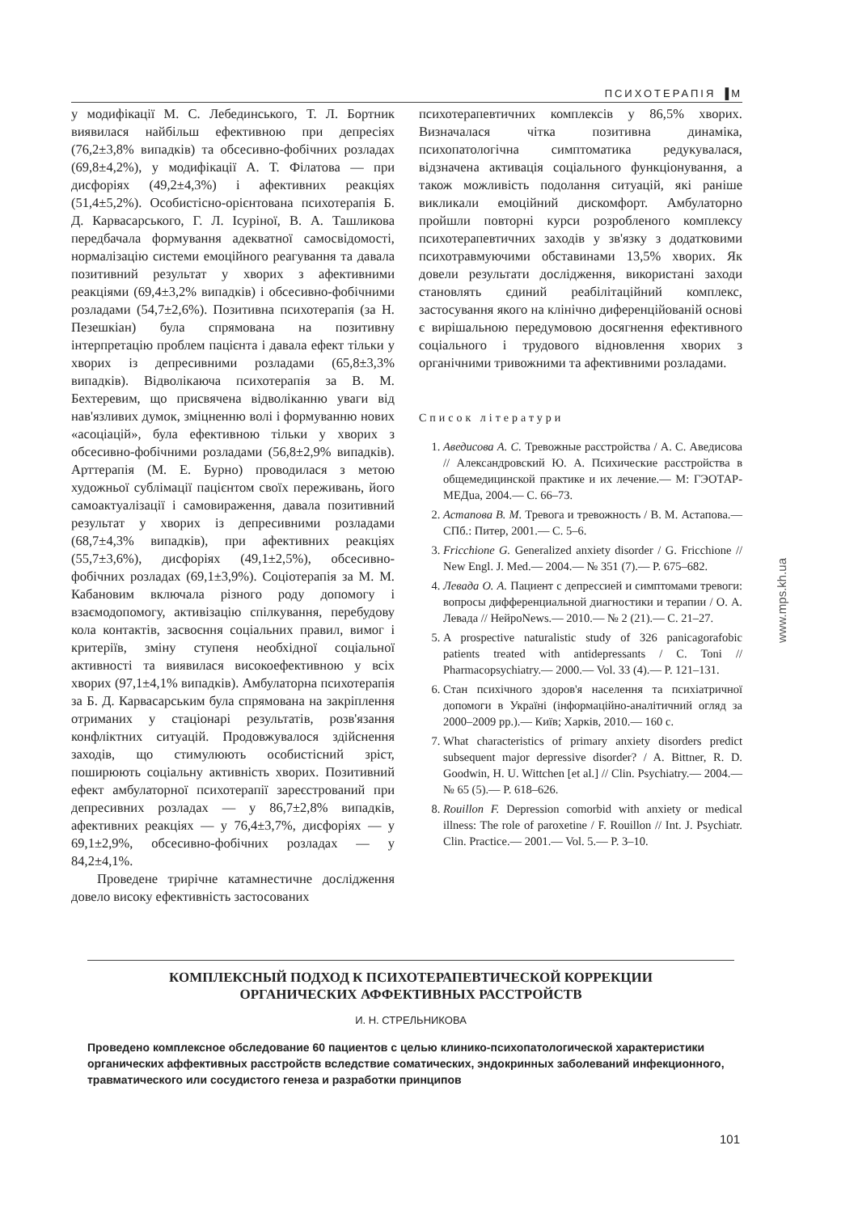ПСИХОТЕРАПІЯ ▐M
у модифікації М. С. Лебединського, Т. Л. Бортник виявилася найбільш ефективною при депресіях (76,2±3,8% випадків) та обсесивно-фобічних розладах (69,8±4,2%), у модифікації А. Т. Філатова — при дисфоріях (49,2±4,3%) і афективних реакціях (51,4±5,2%). Особистісно-орієнтована психотерапія Б. Д. Карвасарського, Г. Л. Ісуріної, В. А. Ташликова передбачала формування адекватної самосвідомості, нормалізацію системи емоційного реагування та давала позитивний результат у хворих з афективними реакціями (69,4±3,2% випадків) і обсесивно-фобічними розладами (54,7±2,6%). Позитивна психотерапія (за Н. Пезешкіан) була спрямована на позитивну інтерпретацію проблем пацієнта і давала ефект тільки у хворих із депресивними розладами (65,8±3,3% випадків). Відволікаюча психотерапія за В. М. Бехтеревим, що присвячена відволіканню уваги від нав'язливих думок, зміцненню волі і формуванню нових «асоціацій», була ефективною тільки у хворих з обсесивно-фобічними розладами (56,8±2,9% випадків). Арттерапія (М. Е. Бурно) проводилася з метою художньої сублімації пацієнтом своїх переживань, його самоактуалізації і самовираження, давала позитивний результат у хворих із депресивними розладами (68,7±4,3% випадків), при афективних реакціях (55,7±3,6%), дисфоріях (49,1±2,5%), обсесивно-фобічних розладах (69,1±3,9%). Соціотерапія за М. М. Кабановим включала різного роду допомогу і взаємодопомогу, активізацію спілкування, перебудову кола контактів, засвоєння соціальних правил, вимог і критеріїв, зміну ступеня необхідної соціальної активності та виявилася високоефективною у всіх хворих (97,1±4,1% випадків). Амбулаторна психотерапія за Б. Д. Карвасарським була спрямована на закріплення отриманих у стаціонарі результатів, розв'язання конфліктних ситуацій. Продовжувалося здійснення заходів, що стимулюють особистісний зріст, поширюють соціальну активність хворих. Позитивний ефект амбулаторної психотерапії зареєстрований при депресивних розладах — у 86,7±2,8% випадків, афективних реакціях — у 76,4±3,7%, дисфоріях — у 69,1±2,9%, обсесивно-фобічних розладах — у 84,2±4,1%.
Проведене трирічне катамнестичне дослідження довело високу ефективність застосованих
психотерапевтичних комплексів у 86,5% хворих. Визначалася чітка позитивна динаміка, психопатологічна симптоматика редукувалася, відзначена активація соціального функціонування, а також можливість подолання ситуацій, які раніше викликали емоційний дискомфорт. Амбулаторно пройшли повторні курси розробленого комплексу психотерапевтичних заходів у зв'язку з додатковими психотравмуючими обставинами 13,5% хворих. Як довели результати дослідження, використані заходи становлять єдиний реабілітаційний комплекс, застосування якого на клінічно диференційованій основі є вирішальною передумовою досягнення ефективного соціального і трудового відновлення хворих з органічними тривожними та афективними розладами.
Список літератури
1. Аведисова А. С. Тревожные расстройства / А. С. Аведисова // Александровский Ю. А. Психические расстройства в общемедицинской практике и их лечение.— М: ГЭОТАР-МЕДua, 2004.— С. 66–73.
2. Астапова В. М. Тревога и тревожность / В. М. Астапова.— СПб.: Питер, 2001.— С. 5–6.
3. Fricchione G. Generalized anxiety disorder / G. Fricchione // New Engl. J. Med.— 2004.— № 351 (7).— P. 675–682.
4. Левада О. А. Пациент с депрессией и симптомами тревоги: вопросы дифференциальной диагностики и терапии / О. А. Левада // НейроNews.— 2010.— № 2 (21).— С. 21–27.
5. A prospective naturalistic study of 326 panicagorafobic patients treated with antidepressants / C. Toni // Pharmacopsychiatry.— 2000.— Vol. 33 (4).— P. 121–131.
6. Стан психічного здоров'я населення та психіатричної допомоги в Україні (інформаційно-аналітичний огляд за 2000–2009 рр.).— Київ; Харків, 2010.— 160 с.
7. What characteristics of primary anxiety disorders predict subsequent major depressive disorder? / A. Bittner, R. D. Goodwin, H. U. Wittchen [et al.] // Clin. Psychiatry.— 2004.— № 65 (5).— P. 618–626.
8. Rouillon F. Depression comorbid with anxiety or medical illness: The role of paroxetine / F. Rouillon // Int. J. Psychiatr. Clin. Practice.— 2001.— Vol. 5.— P. 3–10.
www.mps.kh.ua
КОМПЛЕКСНЫЙ ПОДХОД К ПСИХОТЕРАПЕВТИЧЕСКОЙ КОРРЕКЦИИ
ОРГАНИЧЕСКИХ АФФЕКТИВНЫХ РАССТРОЙСТВ
И. Н. СТРЕЛЬНИКОВА
Проведено комплексное обследование 60 пациентов с целью клинико-психопатологической характеристики органических аффективных расстройств вследствие соматических, эндокринных заболеваний инфекционного, травматического или сосудистого генеза и разработки принципов
101